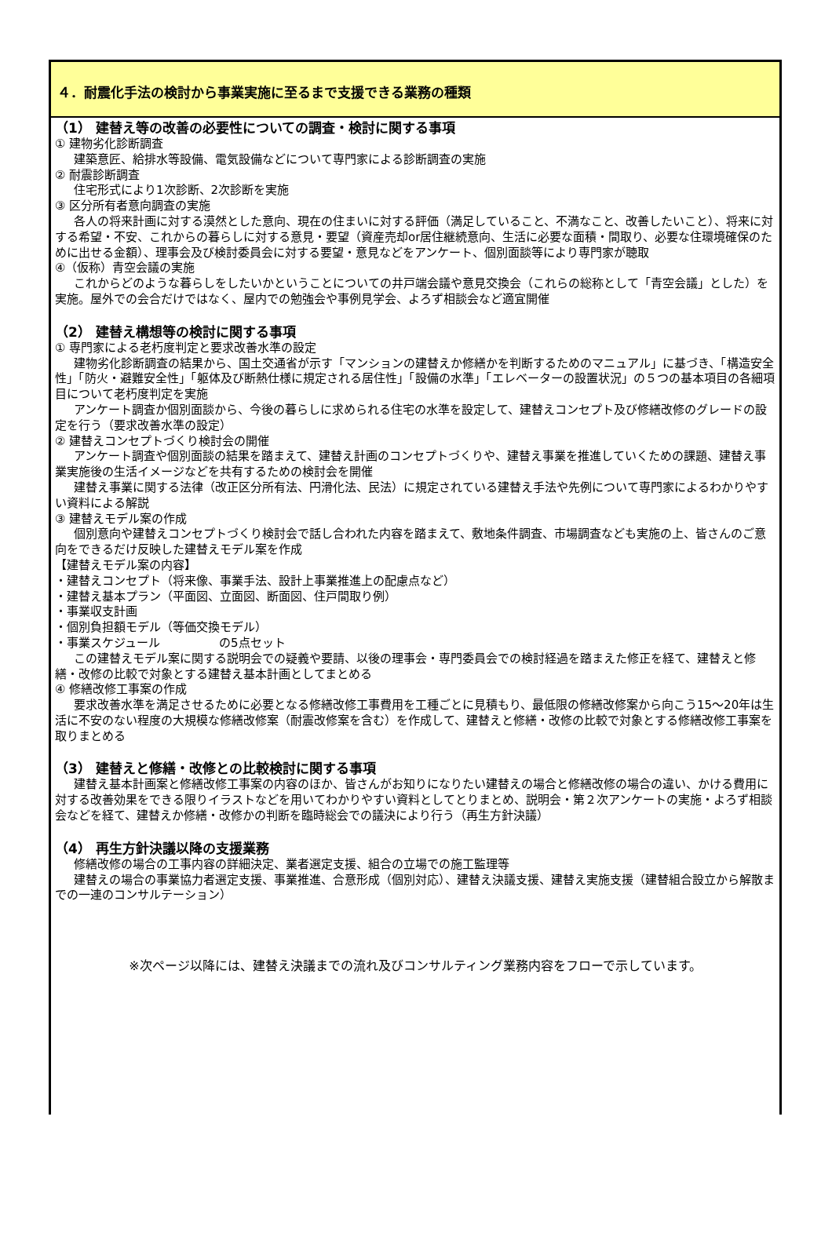４．耐震化手法の検討から事業実施に至るまで支援できる業務の種類
（1） 建替え等の改善の必要性についての調査・検討に関する事項
① 建物劣化診断調査
建築意匠、給排水等設備、電気設備などについて専門家による診断調査の実施
② 耐震診断調査
住宅形式により1次診断、2次診断を実施
③ 区分所有者意向調査の実施
各人の将来計画に対する漠然とした意向、現在の住まいに対する評価（満足していること、不満なこと、改善したいこと）、将来に対する希望・不安、これからの暮らしに対する意見・要望（資産売却or居住継続意向、生活に必要な面積・間取り、必要な住環境確保のために出せる金額）、理事会及び検討委員会に対する要望・意見などをアンケート、個別面談等により専門家が聴取
④（仮称）青空会議の実施
これからどのような暮らしをしたいかということについての井戸端会議や意見交換会（これらの総称として「青空会議」とした）を実施。屋外での会合だけではなく、屋内での勉強会や事例見学会、よろず相談会など適宜開催
（2） 建替え構想等の検討に関する事項
① 専門家による老朽度判定と要求改善水準の設定
建物劣化診断調査の結果から、国土交通省が示す「マンションの建替えか修繕かを判断するためのマニュアル」に基づき、「構造安全性」「防火・避難安全性」「躯体及び断熱仕様に規定される居住性」「設備の水準」「エレベーターの設置状況」の５つの基本項目の各細項目について老朽度判定を実施
アンケート調査か個別面談から、今後の暮らしに求められる住宅の水準を設定して、建替えコンセプト及び修繕改修のグレードの設定を行う（要求改善水準の設定）
② 建替えコンセプトづくり検討会の開催
アンケート調査や個別面談の結果を踏まえて、建替え計画のコンセプトづくりや、建替え事業を推進していくための課題、建替え事業実施後の生活イメージなどを共有するための検討会を開催
建替え事業に関する法律（改正区分所有法、円滑化法、民法）に規定されている建替え手法や先例について専門家によるわかりやすい資料による解説
③ 建替えモデル案の作成
個別意向や建替えコンセプトづくり検討会で話し合われた内容を踏まえて、敷地条件調査、市場調査なども実施の上、皆さんのご意向をできるだけ反映した建替えモデル案を作成
【建替えモデル案の内容】
・建替えコンセプト（将来像、事業手法、設計上事業推進上の配慮点など）
・建替え基本プラン（平面図、立面図、断面図、住戸間取り例）
・事業収支計画
・個別負担額モデル（等価交換モデル）
・事業スケジュール　　　　　の5点セット
この建替えモデル案に関する説明会での疑義や要請、以後の理事会・専門委員会での検討経過を踏まえた修正を経て、建替えと修繕・改修の比較で対象とする建替え基本計画としてまとめる
④ 修繕改修工事案の作成
要求改善水準を満足させるために必要となる修繕改修工事費用を工種ごとに見積もり、最低限の修繕改修案から向こう15～20年は生活に不安のない程度の大規模な修繕改修案（耐震改修案を含む）を作成して、建替えと修繕・改修の比較で対象とする修繕改修工事案を取りまとめる
（3） 建替えと修繕・改修との比較検討に関する事項
建替え基本計画案と修繕改修工事案の内容のほか、皆さんがお知りになりたい建替えの場合と修繕改修の場合の違い、かける費用に対する改善効果をできる限りイラストなどを用いてわかりやすい資料としてとりまとめ、説明会・第２次アンケートの実施・よろず相談会などを経て、建替えか修繕・改修かの判断を臨時総会での議決により行う（再生方針決議）
（4） 再生方針決議以降の支援業務
修繕改修の場合の工事内容の詳細決定、業者選定支援、組合の立場での施工監理等
建替えの場合の事業協力者選定支援、事業推進、合意形成（個別対応）、建替え決議支援、建替え実施支援（建替組合設立から解散までの一連のコンサルテーション）
※次ページ以降には、建替え決議までの流れ及びコンサルティング業務内容をフローで示しています。